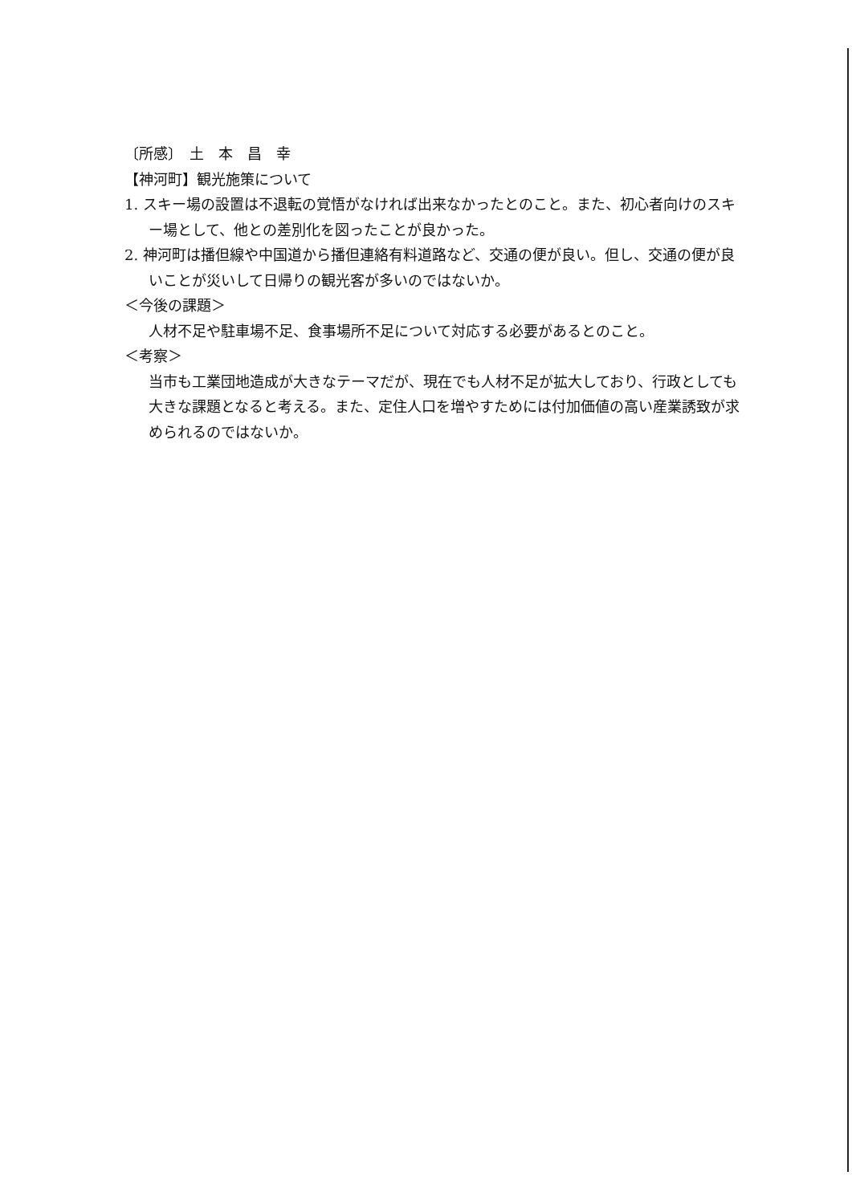〔所感〕　土　本　昌　幸
【神河町】観光施策について
1. スキー場の設置は不退転の覚悟がなければ出来なかったとのこと。また、初心者向けのスキー場として、他との差別化を図ったことが良かった。
2. 神河町は播但線や中国道から播但連絡有料道路など、交通の便が良い。但し、交通の便が良いことが災いして日帰りの観光客が多いのではないか。
＜今後の課題＞
人材不足や駐車場不足、食事場所不足について対応する必要があるとのこと。
＜考察＞
当市も工業団地造成が大きなテーマだが、現在でも人材不足が拡大しており、行政としても大きな課題となると考える。また、定住人口を増やすためには付加価値の高い産業誘致が求められるのではないか。